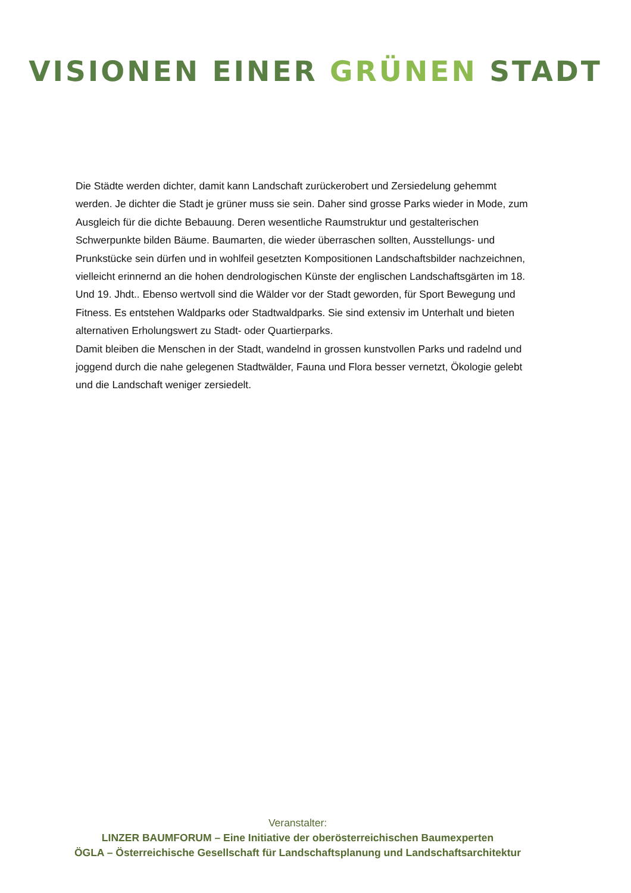VISIONEN EINER GRÜNEN STADT
Die Städte werden dichter, damit kann Landschaft zurückerobert und Zersiedelung gehemmt werden. Je dichter die Stadt je grüner muss sie sein. Daher sind grosse Parks wieder in Mode, zum Ausgleich für die dichte Bebauung. Deren wesentliche Raumstruktur und gestalterischen Schwerpunkte bilden Bäume. Baumarten, die wieder überraschen sollten, Ausstellungs- und Prunkstücke sein dürfen und in wohlfeil gesetzten Kompositionen Landschaftsbilder nachzeichnen, vielleicht erinnernd an die hohen dendrologischen Künste der englischen Landschaftsgärten im 18. Und 19. Jhdt.. Ebenso wertvoll sind die Wälder vor der Stadt geworden, für Sport Bewegung und Fitness. Es entstehen Waldparks oder Stadtwaldparks. Sie sind extensiv im Unterhalt und bieten alternativen Erholungswert zu Stadt- oder Quartierparks.
Damit bleiben die Menschen in der Stadt, wandelnd in grossen kunstvollen Parks und radelnd und joggend durch die nahe gelegenen Stadtwälder, Fauna und Flora besser vernetzt, Ökologie gelebt und die Landschaft weniger zersiedelt.
Veranstalter:
LINZER BAUMFORUM – Eine Initiative der oberösterreichischen Baumexperten
ÖGLA – Österreichische Gesellschaft für Landschaftsplanung und Landschaftsarchitektur